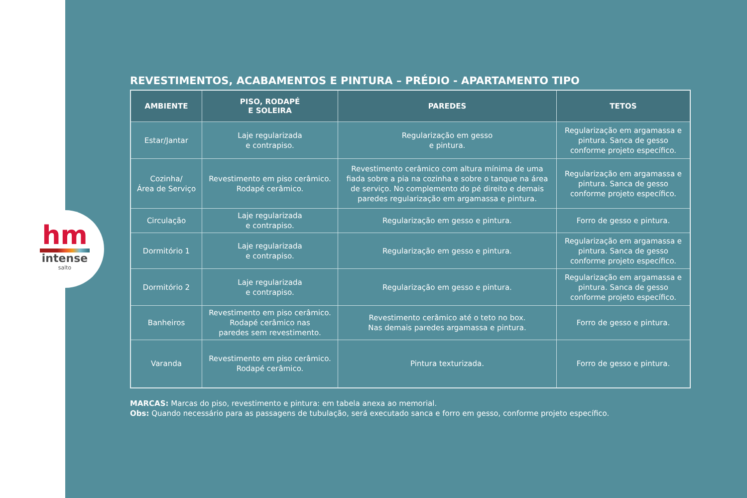hm
intense
salto
REVESTIMENTOS, ACABAMENTOS E PINTURA – PRÉDIO - APARTAMENTO TIPO
| AMBIENTE | PISO, RODAPÉ E SOLEIRA | PAREDES | TETOS |
| --- | --- | --- | --- |
| Estar/Jantar | Laje regularizada e contrapiso. | Regularização em gesso e pintura. | Regularização em argamassa e pintura. Sanca de gesso conforme projeto específico. |
| Cozinha/ Área de Serviço | Revestimento em piso cerâmico. Rodapé cerâmico. | Revestimento cerâmico com altura mínima de uma fiada sobre a pia na cozinha e sobre o tanque na área de serviço. No complemento do pé direito e demais paredes regularização em argamassa e pintura. | Regularização em argamassa e pintura. Sanca de gesso conforme projeto específico. |
| Circulação | Laje regularizada e contrapiso. | Regularização em gesso e pintura. | Forro de gesso e pintura. |
| Dormitório 1 | Laje regularizada e contrapiso. | Regularização em gesso e pintura. | Regularização em argamassa e pintura. Sanca de gesso conforme projeto específico. |
| Dormitório 2 | Laje regularizada e contrapiso. | Regularização em gesso e pintura. | Regularização em argamassa e pintura. Sanca de gesso conforme projeto específico. |
| Banheiros | Revestimento em piso cerâmico. Rodapé cerâmico nas paredes sem revestimento. | Revestimento cerâmico até o teto no box. Nas demais paredes argamassa e pintura. | Forro de gesso e pintura. |
| Varanda | Revestimento em piso cerâmico. Rodapé cerâmico. | Pintura texturizada. | Forro de gesso e pintura. |
MARCAS: Marcas do piso, revestimento e pintura: em tabela anexa ao memorial.
Obs: Quando necessário para as passagens de tubulação, será executado sanca e forro em gesso, conforme projeto específico.